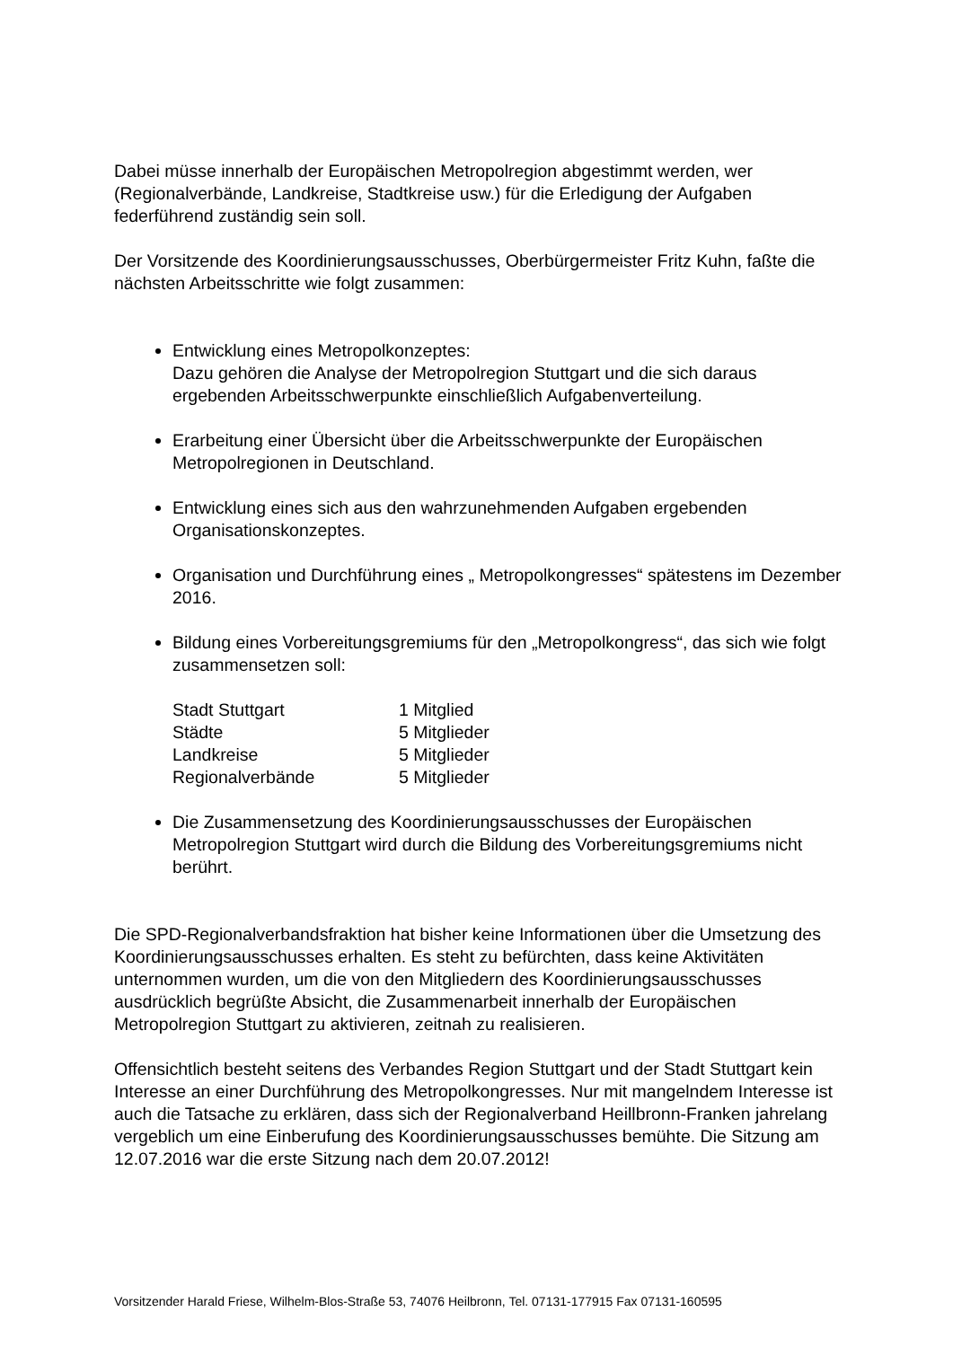Dabei müsse innerhalb der Europäischen Metropolregion abgestimmt werden, wer (Regionalverbände, Landkreise, Stadtkreise usw.) für die Erledigung der Aufgaben federführend zuständig sein soll.
Der Vorsitzende des Koordinierungsausschusses, Oberbürgermeister Fritz Kuhn, faßte die nächsten Arbeitsschritte wie folgt zusammen:
Entwicklung eines Metropolkonzeptes:
Dazu gehören die Analyse der Metropolregion Stuttgart und die sich daraus ergebenden Arbeitsschwerpunkte einschließlich Aufgabenverteilung.
Erarbeitung einer Übersicht über die Arbeitsschwerpunkte der Europäischen Metropolregionen in Deutschland.
Entwicklung eines sich aus den wahrzunehmenden Aufgaben ergebenden Organisationskonzeptes.
Organisation und Durchführung eines „ Metropolkongresses“ spätestens im Dezember 2016.
Bildung eines Vorbereitungsgremiums für den „Metropolkongress“, das sich wie folgt zusammensetzen soll:
| Stadt Stuttgart | 1 Mitglied |
| Städte | 5 Mitglieder |
| Landkreise | 5 Mitglieder |
| Regionalverbände | 5 Mitglieder |
Die Zusammensetzung des Koordinierungsausschusses der Europäischen Metropolregion Stuttgart wird durch die Bildung des Vorbereitungsgremiums nicht berührt.
Die SPD-Regionalverbandsfraktion hat bisher keine Informationen über die Umsetzung des Koordinierungsausschusses erhalten. Es steht zu befürchten, dass keine Aktivitäten unternommen wurden, um die von den Mitgliedern des Koordinierungsausschusses ausdrücklich begrüßte Absicht, die Zusammenarbeit innerhalb der Europäischen Metropolregion Stuttgart zu aktivieren, zeitnah zu realisieren.
Offensichtlich besteht seitens des Verbandes Region Stuttgart und der Stadt Stuttgart kein Interesse an einer Durchführung des Metropolkongresses. Nur mit mangelndem Interesse ist auch die Tatsache zu erklären, dass sich der Regionalverband Heillbronn-Franken jahrelang vergeblich um eine Einberufung des Koordinierungsausschusses bemühte. Die Sitzung am 12.07.2016 war die erste Sitzung nach dem 20.07.2012!
Vorsitzender Harald Friese, Wilhelm-Blos-Straße 53, 74076 Heilbronn, Tel. 07131-177915 Fax 07131-160595